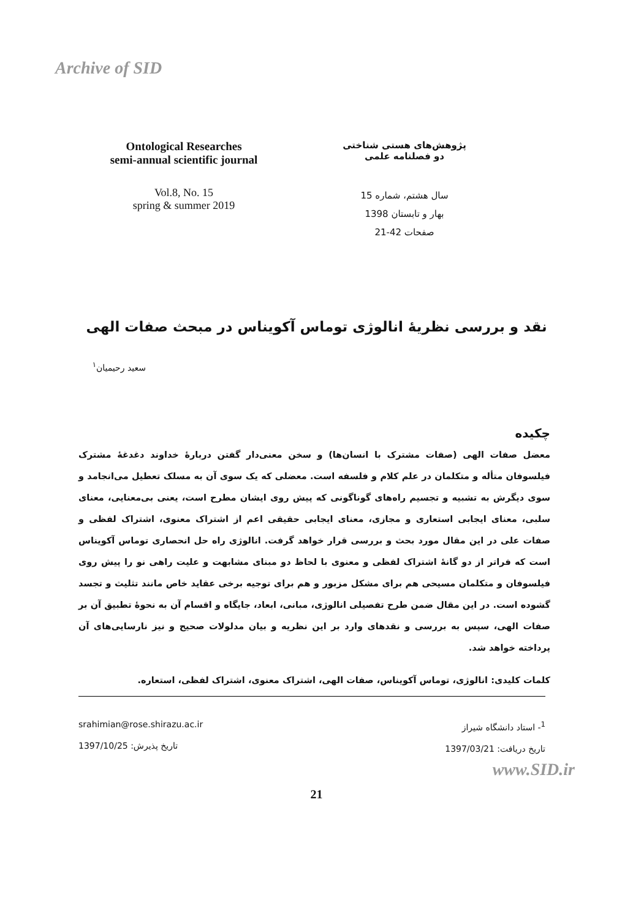Archive of SID
Ontological Researches
semi-annual scientific journal
Vol.8, No. 15
spring & summer 2019
پژوهش‌های هستی شناختی
دو فصلنامه علمی
سال هشتم، شماره 15
بهار و تابستان 1398
صفحات 42-21
نقد و بررسی نظریهٔ انالوژی توماس آکویناس در مبحث صفات الهی
سعید رحیمیان<sup>۱</sup>
چکیده
معضل صفات الهی (صفات مشترک با انسان‌ها) و سخن معنی‌دار گفتن دربارهٔ خداوند دغدغهٔ مشترک فیلسوفان متأله و متکلمان در علم کلام و فلسفه است. معضلی که یک سوی آن به مسلک تعطیل می‌انجامد و سوی دیگرش به تشبیه و تجسیم راه‌های گوناگونی که پیش روی ایشان مطرح است، یعنی بی‌معنایی، معنای سلبی، معنای ایجابی استعاری و مجازی، معنای ایجابی حقیقی اعم از اشتراک معنوی، اشتراک لفظی و صفات علی در این مقال مورد بحث و بررسی قرار خواهد گرفت. انالوژی راه حل انحصاری توماس آکویناس است که فراتر از دو گانهٔ اشتراک لفظی و معنوی با لحاظ دو مبنای مشابهت و علیت راهی نو را پیش روی فیلسوفان و متکلمان مسیحی هم برای مشکل مزبور و هم برای توجیه برخی عقاید خاص مانند تثلیث و تجسد گشوده است. در این مقال ضمن طرح تفصیلی انالوژی، مبانی، ابعاد، جایگاه و اقسام آن به نحوهٔ تطبیق آن بر صفات الهی، سپس به بررسی و نقدهای وارد بر این نظریه و بیان مدلولات صحیح و نیز نارسایی‌های آن پرداخته خواهد شد.
کلمات کلیدی: انالوژی، توماس آکویناس، صفات الهی، اشتراک معنوی، اشتراک لفظی، استعاره.
<sup>1</sup>- استاد دانشگاه شیراز
تاریخ دریافت: 1397/03/21
srahimian@rose.shirazu.ac.ir
تاریخ پذیرش: 1397/10/25
www.SID.ir
21